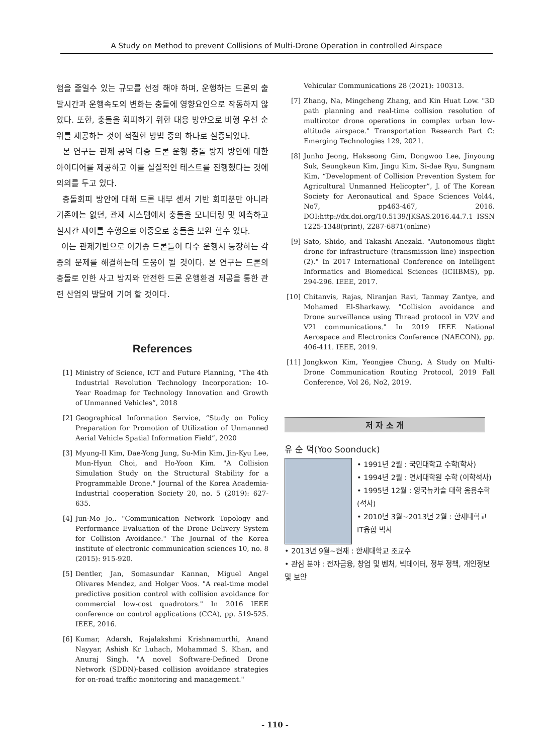A Study on Method to prevent Collisions of Multi-Drone Operation in controlled Airspace
험을 줄일수 있는 규모를 선정 해야 하며, 운행하는 드론의 출발시간과 운행속도의 변화는 충돌에 영향요인으로 작동하지 않았다. 또한, 충돌을 회피하기 위한 대응 방안으로 비행 우선 순위를 제공하는 것이 적절한 방법 중의 하나로 실증되었다.
본 연구는 관제 공역 다중 드론 운행 충돌 방지 방안에 대한 아이디어를 제공하고 이를 실질적인 테스트를 진행했다는 것에 의의를 두고 있다.
충돌회피 방안에 대해 드론 내부 센서 기반 회피뿐만 아니라 기존에는 없던, 관제 시스템에서 충돌을 모니터링 및 예측하고 실시간 제어를 수행으로 이중으로 충돌을 보완 할수 있다.
이는 관제기반으로 이기종 드론들이 다수 운행시 등장하는 각종의 문제를 해결하는데 도움이 될 것이다. 본 연구는 드론의 충돌로 인한 사고 방지와 안전한 드론 운행환경 제공을 통한 관련 산업의 발달에 기여 할 것이다.
References
[1] Ministry of Science, ICT and Future Planning, “The 4th Industrial Revolution Technology Incorporation: 10-Year Roadmap for Technology Innovation and Growth of Unmanned Vehicles”, 2018
[2] Geographical Information Service, “Study on Policy Preparation for Promotion of Utilization of Unmanned Aerial Vehicle Spatial Information Field”, 2020
[3] Myung-Il Kim, Dae-Yong Jung, Su-Min Kim, Jin-Kyu Lee, Mun-Hyun Choi, and Ho-Yoon Kim. "A Collision Simulation Study on the Structural Stability for a Programmable Drone." Journal of the Korea Academia-Industrial cooperation Society 20, no. 5 (2019): 627-635.
[4] Jun-Mo Jo,. "Communication Network Topology and Performance Evaluation of the Drone Delivery System for Collision Avoidance." The Journal of the Korea institute of electronic communication sciences 10, no. 8 (2015): 915-920.
[5] Dentler, Jan, Somasundar Kannan, Miguel Angel Olivares Mendez, and Holger Voos. "A real-time model predictive position control with collision avoidance for commercial low-cost quadrotors." In 2016 IEEE conference on control applications (CCA), pp. 519-525. IEEE, 2016.
[6] Kumar, Adarsh, Rajalakshmi Krishnamurthi, Anand Nayyar, Ashish Kr Luhach, Mohammad S. Khan, and Anuraj Singh. "A novel Software-Defined Drone Network (SDDN)-based collision avoidance strategies for on-road traffic monitoring and management."
Vehicular Communications 28 (2021): 100313.
[7] Zhang, Na, Mingcheng Zhang, and Kin Huat Low. "3D path planning and real-time collision resolution of multirotor drone operations in complex urban low-altitude airspace." Transportation Research Part C: Emerging Technologies 129, 2021.
[8] Junho Jeong, Hakseong Gim, Dongwoo Lee, Jinyoung Suk, Seungkeun Kim, Jingu Kim, Si-dae Ryu, Sungnam Kim, “Development of Collision Prevention System for Agricultural Unmanned Helicopter”, J. of The Korean Society for Aeronautical and Space Sciences Vol44, No7, pp463-467, 2016. DOI:http://dx.doi.org/10.5139/JKSAS.2016.44.7.1 ISSN 1225-1348(print), 2287-6871(online)
[9] Sato, Shido, and Takashi Anezaki. "Autonomous flight drone for infrastructure (transmission line) inspection (2)." In 2017 International Conference on Intelligent Informatics and Biomedical Sciences (ICIIBMS), pp. 294-296. IEEE, 2017.
[10] Chitanvis, Rajas, Niranjan Ravi, Tanmay Zantye, and Mohamed El-Sharkawy. "Collision avoidance and Drone surveillance using Thread protocol in V2V and V2I communications." In 2019 IEEE National Aerospace and Electronics Conference (NAECON), pp. 406-411. IEEE, 2019.
[11] Jongkwon Kim, Yeongjee Chung, A Study on Multi-Drone Communication Routing Protocol, 2019 Fall Conference, Vol 26, No2, 2019.
저 자 소 개
유 순 덕(Yoo Soonduck)
• 1991년 2월 : 국민대학교 수학(학사)
• 1994년 2월 : 연세대학원 수학 (이학석사)
• 1995년 12월 : 영국뉴카슬 대학 응용수학 (석사)
• 2010년 3월~2013년 2월 : 한세대학교 IT융합 박사
• 2013년 9월~현재 : 한세대학교 조교수
• 관심 분야 : 전자금융, 창업 및 벤처, 빅데이터, 정부 정책, 개인정보 및 보안
- 110 -